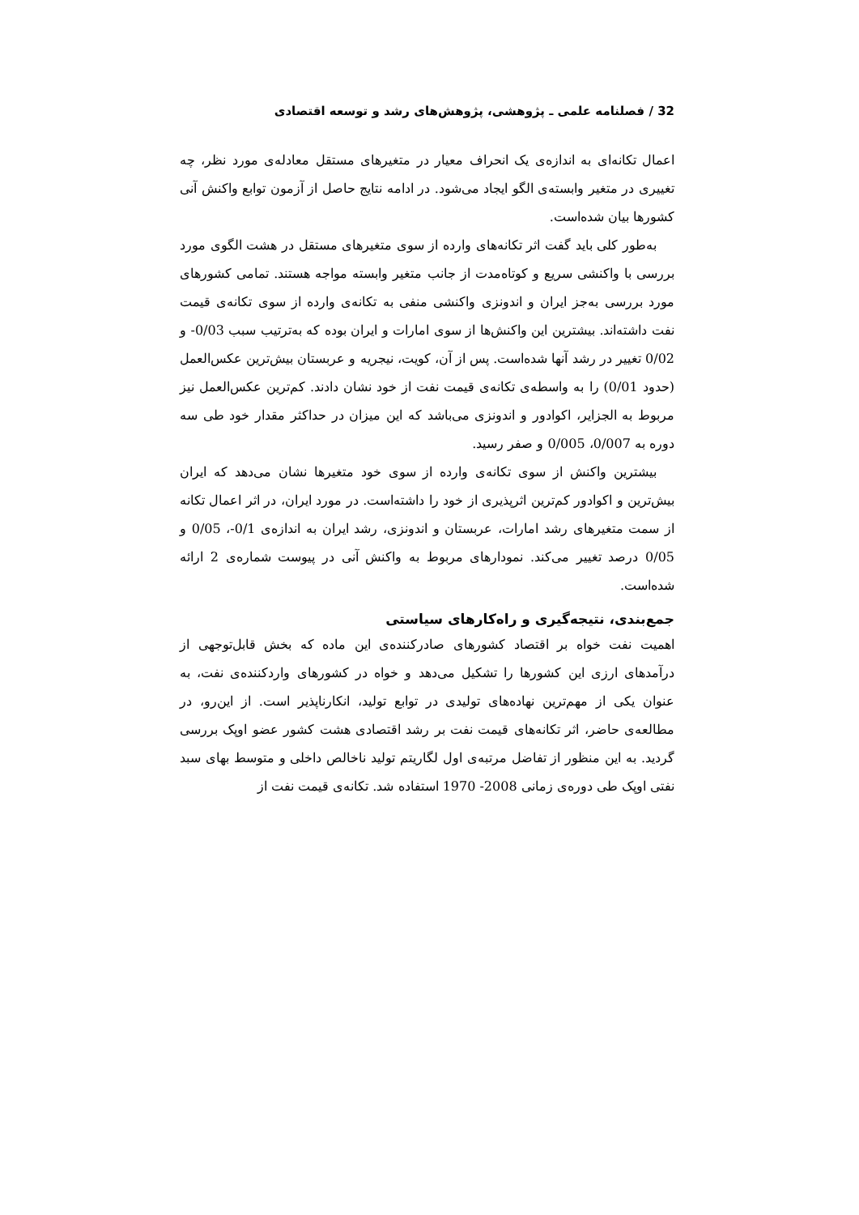32 / فصلنامه علمی ـ پژوهشی، پژوهش‌های رشد و توسعه اقتصادی
اعمال تکانه‌ای به اندازه‌ی یک انحراف معیار در متغیرهای مستقل معادله‌ی مورد نظر، چه تغییری در متغیر وابسته‌ی الگو ایجاد می‌شود. در ادامه نتایج حاصل از آزمون توابع واکنش آنی کشورها بیان شده‌است.
به‌طور کلی باید گفت اثر تکانه‌های وارده از سوی متغیرهای مستقل در هشت الگوی مورد بررسی با واکنشی سریع و کوتاه‌مدت از جانب متغیر وابسته مواجه هستند. تمامی کشورهای مورد بررسی به‌جز ایران و اندونزی واکنشی منفی به تکانه‌ی وارده از سوی تکانه‌ی قیمت نفت داشته‌اند. بیشترین این واکنش‌ها از سوی امارات و ایران بوده که به‌ترتیب سبب 0/03- و 0/02 تغییر در رشد آنها شده‌است. پس از آن، کویت، نیجریه و عربستان بیش‌ترین عکس‌العمل (حدود 0/01) را به واسطه‌ی تکانه‌ی قیمت نفت از خود نشان دادند. کم‌ترین عکس‌العمل نیز مربوط به الجزایر، اکوادور و اندونزی می‌باشد که این میزان در حداکثر مقدار خود طی سه دوره به 0/007، 0/005 و صفر رسید.
بیشترین واکنش از سوی تکانه‌ی وارده از سوی خود متغیرها نشان می‌دهد که ایران بیش‌ترین و اکوادور کم‌ترین اثرپذیری از خود را داشته‌است. در مورد ایران، در اثر اعمال تکانه از سمت متغیرهای رشد امارات، عربستان و اندونزی، رشد ایران به اندازه‌ی 0/1-، 0/05 و 0/05 درصد تغییر می‌کند. نمودارهای مربوط به واکنش آنی در پیوست شماره‌ی 2 ارائه شده‌است.
جمع‌بندی، نتیجه‌گیری و راه‌کارهای سیاستی
اهمیت نفت خواه بر اقتصاد کشورهای صادرکننده‌ی این ماده که بخش قابل‌توجهی از درآمدهای ارزی این کشورها را تشکیل می‌دهد و خواه در کشورهای واردکننده‌ی نفت، به عنوان یکی از مهم‌ترین نهاده‌های تولیدی در توابع تولید، انکارناپذیر است. از این‌رو، در مطالعه‌ی حاضر، اثر تکانه‌های قیمت نفت بر رشد اقتصادی هشت کشور عضو اوپک بررسی گردید. به این منظور از تفاضل مرتبه‌ی اول لگاریتم تولید ناخالص داخلی و متوسط بهای سبد نفتی اوپک طی دوره‌ی زمانی 2008- 1970 استفاده شد. تکانه‌ی قیمت نفت از